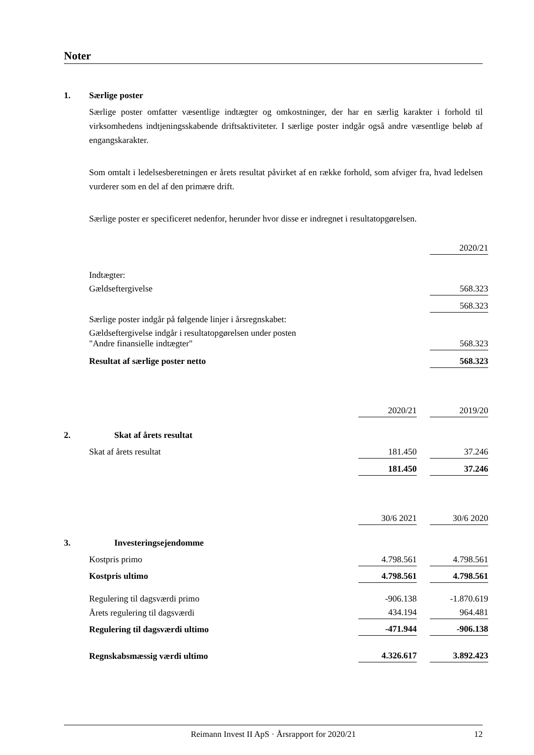Noter
1. Særlige poster
Særlige poster omfatter væsentlige indtægter og omkostninger, der har en særlig karakter i forhold til virksomhedens indtjeningsskabende driftsaktiviteter. I særlige poster indgår også andre væsentlige beløb af engangskarakter.
Som omtalt i ledelsesberetningen er årets resultat påvirket af en række forhold, som afviger fra, hvad ledelsen vurderer som en del af den primære drift.
Særlige poster er specificeret nedenfor, herunder hvor disse er indregnet i resultatopgørelsen.
| | 2020/21 |
| Indtægter: | |
| Gældseftergivelse | 568.323 |
| | 568.323 |
| Særlige poster indgår på følgende linjer i årsregnskabet: | |
| Gældseftergivelse indgår i resultatopgørelsen under posten "Andre finansielle indtægter" | 568.323 |
| Resultat af særlige poster netto | 568.323 |
| | 2020/21 | | 2019/20 |
| 2. Skat af årets resultat | | | |
| Skat af årets resultat | 181.450 | | 37.246 |
| | 181.450 | | 37.246 |
| | 30/6 2021 | | 30/6 2020 |
| 3. Investeringsejendomme | | | |
| Kostpris primo | 4.798.561 | | 4.798.561 |
| Kostpris ultimo | 4.798.561 | | 4.798.561 |
| Regulering til dagsværdi primo | -906.138 | | -1.870.619 |
| Årets regulering til dagsværdi | 434.194 | | 964.481 |
| Regulering til dagsværdi ultimo | -471.944 | | -906.138 |
| Regnskabsmæssig værdi ultimo | 4.326.617 | | 3.892.423 |
Reimann Invest II ApS · Årsrapport for 2020/21 12